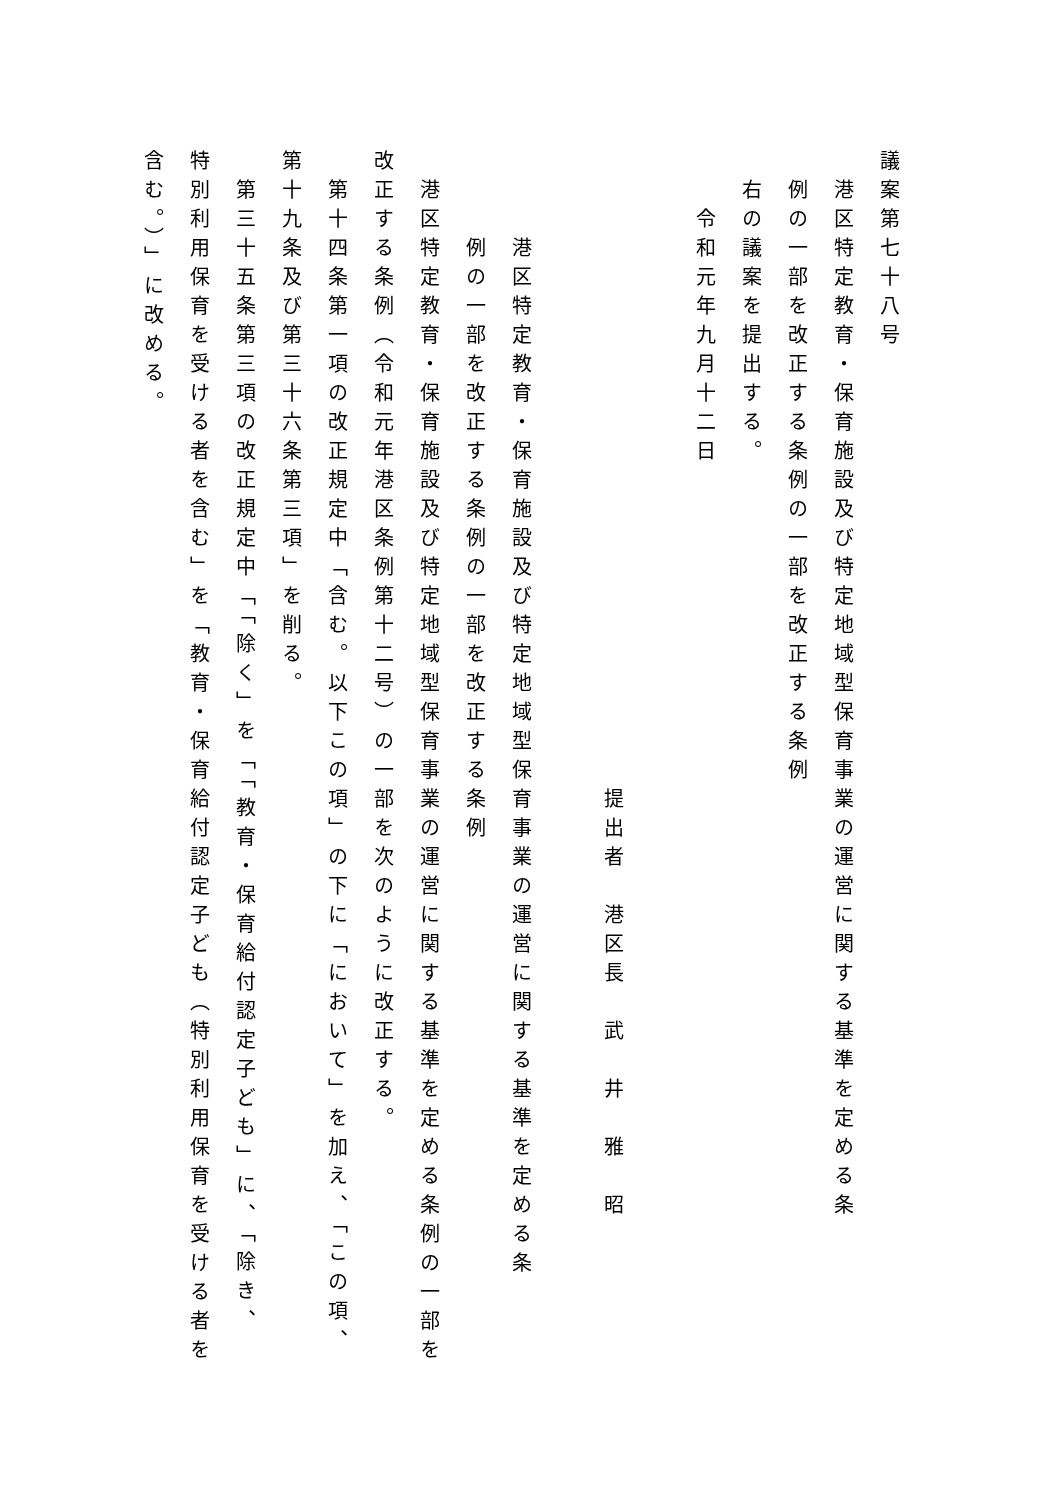議案第七十八号
港区特定教育・保育施設及び特定地域型保育事業の運営に関する基準を定める条
例の一部を改正する条例の一部を改正する条例
右の議案を提出する。
令和元年九月十二日
提出者　港区長　武　井　雅　昭
港区特定教育・保育施設及び特定地域型保育事業の運営に関する基準を定める条
例の一部を改正する条例の一部を改正する条例
港区特定教育・保育施設及び特定地域型保育事業の運営に関する基準を定める条例の一部を
改正する条例（令和元年港区条例第十二号）の一部を次のように改正する。
第十四条第一項の改正規定中「含む。以下この項」の下に「において」を加え、「この項、
第十九条及び第三十六条第三項」を削る。
第三十五条第三項の改正規定中「「除く」を「「教育・保育給付認定子ども」に、「除き、
特別利用保育を受ける者を含む」を「教育・保育給付認定子ども（特別利用保育を受ける者を
含む。）」に改める。